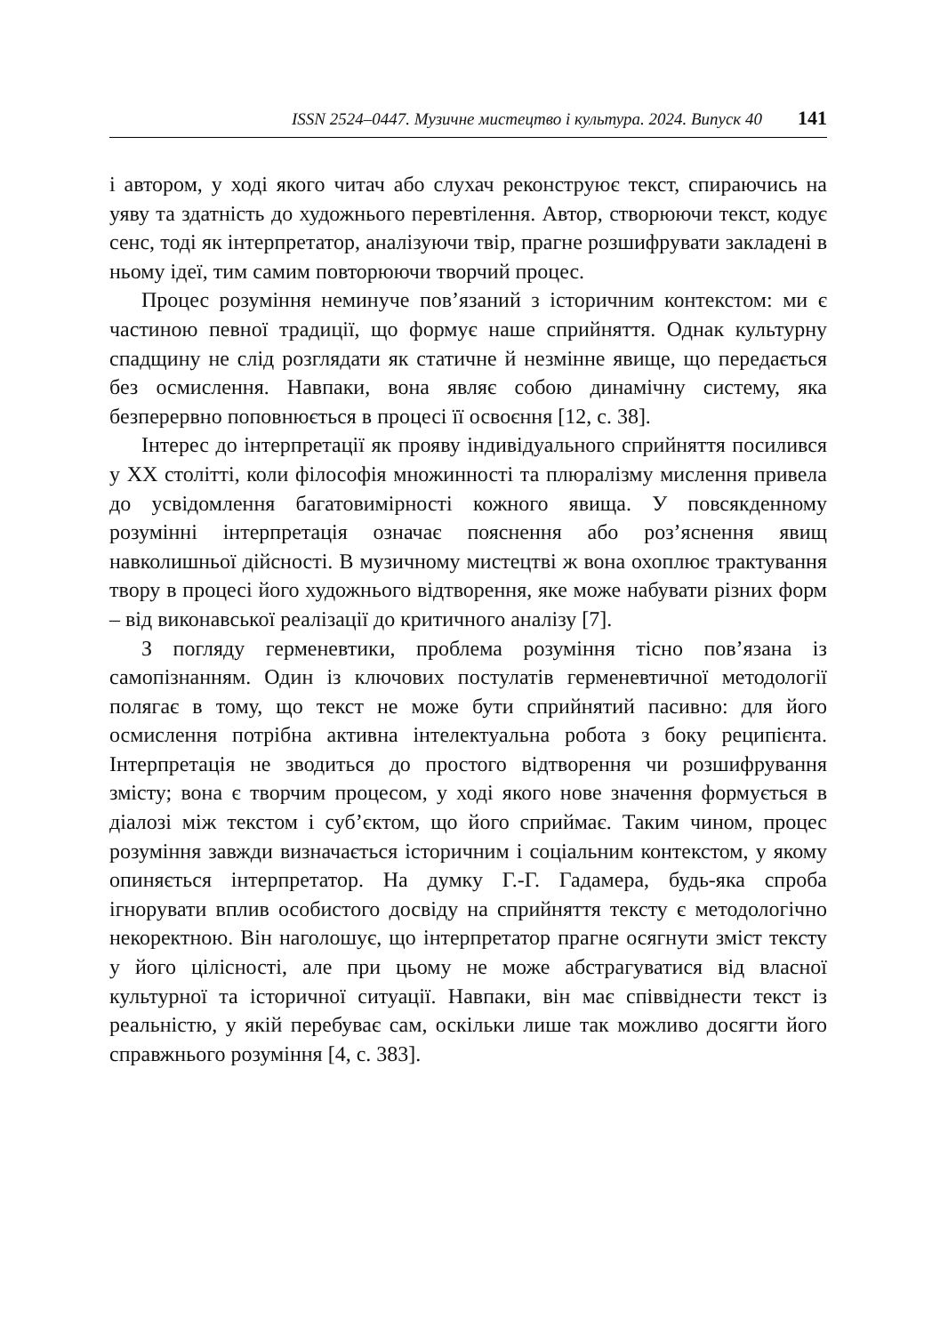ISSN 2524–0447. Музичне мистецтво і культура. 2024. Випуск 40 141
і автором, у ході якого читач або слухач реконструює текст, спираючись на уяву та здатність до художнього перевтілення. Автор, створюючи текст, кодує сенс, тоді як інтерпретатор, аналізуючи твір, прагне розшифрувати закладені в ньому ідеї, тим самим повторюючи творчий процес.
Процес розуміння неминуче пов’язаний з історичним контекстом: ми є частиною певної традиції, що формує наше сприйняття. Однак культурну спадщину не слід розглядати як статичне й незмінне явище, що передається без осмислення. Навпаки, вона являє собою динамічну систему, яка безперервно поповнюється в процесі її освоєння [12, с. 38].
Інтерес до інтерпретації як прояву індивідуального сприйняття посилився у ХХ столітті, коли філософія множинності та плюралізму мислення привела до усвідомлення багатовимірності кожного явища. У повсякденному розумінні інтерпретація означає пояснення або роз’яснення явищ навколишньої дійсності. В музичному мистецтві ж вона охоплює трактування твору в процесі його художнього відтворення, яке може набувати різних форм – від виконавської реалізації до критичного аналізу [7].
З погляду герменевтики, проблема розуміння тісно пов’язана із самопізнанням. Один із ключових постулатів герменевтичної методології полягає в тому, що текст не може бути сприйнятий пасивно: для його осмислення потрібна активна інтелектуальна робота з боку реципієнта. Інтерпретація не зводиться до простого відтворення чи розшифрування змісту; вона є творчим процесом, у ході якого нове значення формується в діалозі між текстом і суб’єктом, що його сприймає. Таким чином, процес розуміння завжди визначається історичним і соціальним контекстом, у якому опиняється інтерпретатор. На думку Г.-Г. Гадамера, будь-яка спроба ігнорувати вплив особистого досвіду на сприйняття тексту є методологічно некоректною. Він наголошує, що інтерпретатор прагне осягнути зміст тексту у його цілісності, але при цьому не може абстрагуватися від власної культурної та історичної ситуації. Навпаки, він має співвіднести текст із реальністю, у якій перебуває сам, оскільки лише так можливо досягти його справжнього розуміння [4, с. 383].